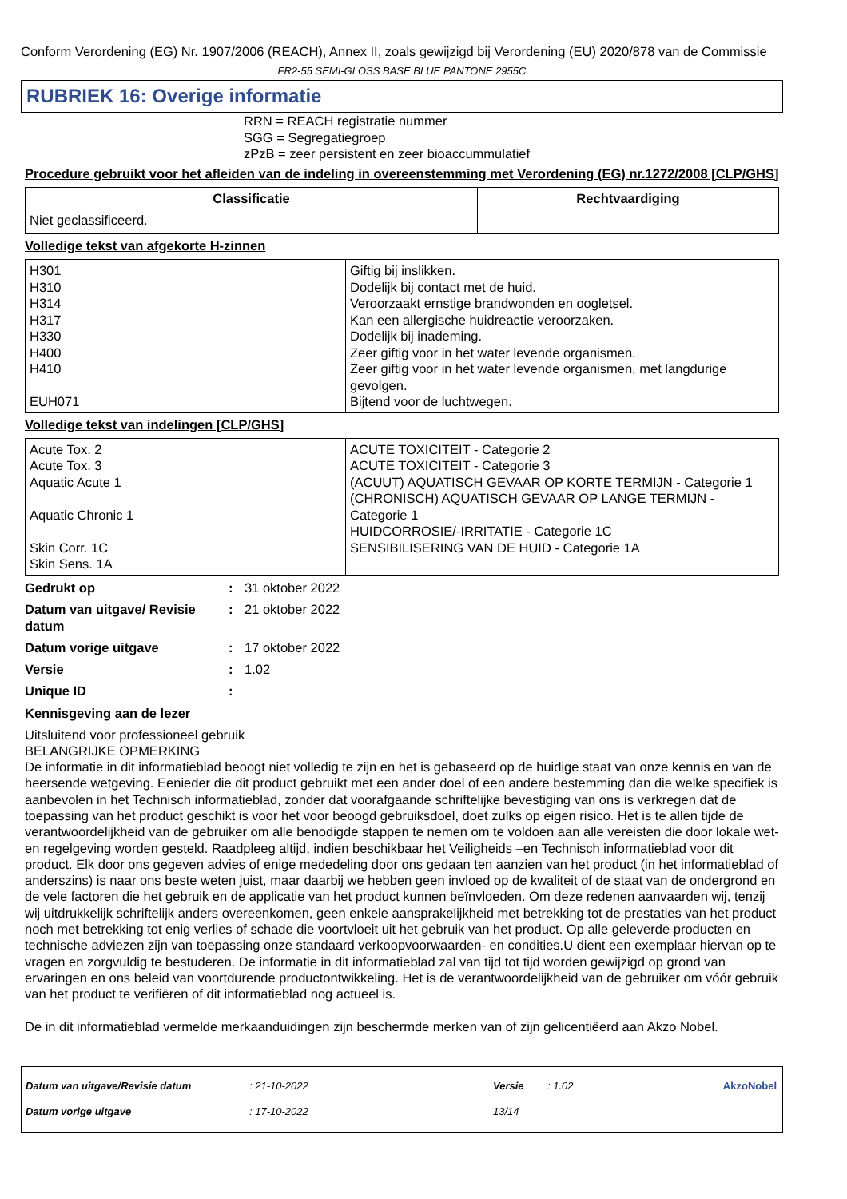Conform Verordening (EG) Nr. 1907/2006 (REACH), Annex II, zoals gewijzigd bij Verordening (EU) 2020/878 van de Commissie
FR2-55 SEMI-GLOSS BASE BLUE PANTONE 2955C
RUBRIEK 16: Overige informatie
RRN = REACH registratie nummer
SGG = Segregatiegroep
zPzB = zeer persistent en zeer bioaccummulatief
Procedure gebruikt voor het afleiden van de indeling in overeenstemming met Verordening (EG) nr.1272/2008 [CLP/GHS]
| Classificatie | Rechtvaardiging |
| --- | --- |
| Niet geclassificeerd. | |
Volledige tekst van afgekorte H-zinnen
| H301 H310 H314 H317 H330 H400 H410 EUH071 | Giftig bij inslikken. Dodelijk bij contact met de huid. Veroorzaakt ernstige brandwonden en oogletsel. Kan een allergische huidreactie veroorzaken. Dodelijk bij inademing. Zeer giftig voor in het water levende organismen. Zeer giftig voor in het water levende organismen, met langdurige gevolgen. Bijtend voor de luchtwegen. |
Volledige tekst van indelingen [CLP/GHS]
| Acute Tox. 2 Acute Tox. 3 Aquatic Acute 1 Aquatic Chronic 1 Skin Corr. 1C Skin Sens. 1A | ACUTE TOXICITEIT - Categorie 2 ACUTE TOXICITEIT - Categorie 3 (ACUUT) AQUATISCH GEVAAR OP KORTE TERMIJN - Categorie 1 (CHRONISCH) AQUATISCH GEVAAR OP LANGE TERMIJN - Categorie 1 HUIDCORROSIE/-IRRITATIE - Categorie 1C SENSIBILISERING VAN DE HUID - Categorie 1A |
| Gedrukt op | : | 31 oktober 2022 |
| Datum van uitgave/ Revisie datum | : | 21 oktober 2022 |
| Datum vorige uitgave | : | 17 oktober 2022 |
| Versie | : | 1.02 |
| Unique ID | : | |
Kennisgeving aan de lezer
Uitsluitend voor professioneel gebruik
BELANGRIJKE OPMERKING
De informatie in dit informatieblad beoogt niet volledig te zijn en het is gebaseerd op de huidige staat van onze kennis en van de heersende wetgeving. Eenieder die dit product gebruikt met een ander doel of een andere bestemming dan die welke specifiek is aanbevolen in het Technisch informatieblad, zonder dat voorafgaande schriftelijke bevestiging van ons is verkregen dat de toepassing van het product geschikt is voor het voor beoogd gebruiksdoel, doet zulks op eigen risico. Het is te allen tijde de verantwoordelijkheid van de gebruiker om alle benodigde stappen te nemen om te voldoen aan alle vereisten die door lokale wet- en regelgeving worden gesteld. Raadpleeg altijd, indien beschikbaar het Veiligheids –en Technisch informatieblad voor dit product. Elk door ons gegeven advies of enige mededeling door ons gedaan ten aanzien van het product (in het informatieblad of anderszins) is naar ons beste weten juist, maar daarbij we hebben geen invloed op de kwaliteit of de staat van de ondergrond en de vele factoren die het gebruik en de applicatie van het product kunnen beïnvloeden. Om deze redenen aanvaarden wij, tenzij wij uitdrukkelijk schriftelijk anders overeenkomen, geen enkele aansprakelijkheid met betrekking tot de prestaties van het product noch met betrekking tot enig verlies of schade die voortvloeit uit het gebruik van het product. Op alle geleverde producten en technische adviezen zijn van toepassing onze standaard verkoopvoorwaarden- en condities.U dient een exemplaar hiervan op te vragen en zorgvuldig te bestuderen. De informatie in dit informatieblad zal van tijd tot tijd worden gewijzigd op grond van ervaringen en ons beleid van voortdurende productontwikkeling. Het is de verantwoordelijkheid van de gebruiker om vóór gebruik van het product te verifiëren of dit informatieblad nog actueel is.
De in dit informatieblad vermelde merkaanduidingen zijn beschermde merken van of zijn gelicentiëerd aan Akzo Nobel.
| Datum van uitgave/Revisie datum | : 21-10-2022 | Versie | : 1.02 | AkzoNobel |
| Datum vorige uitgave | : 17-10-2022 | 13/14 | | |